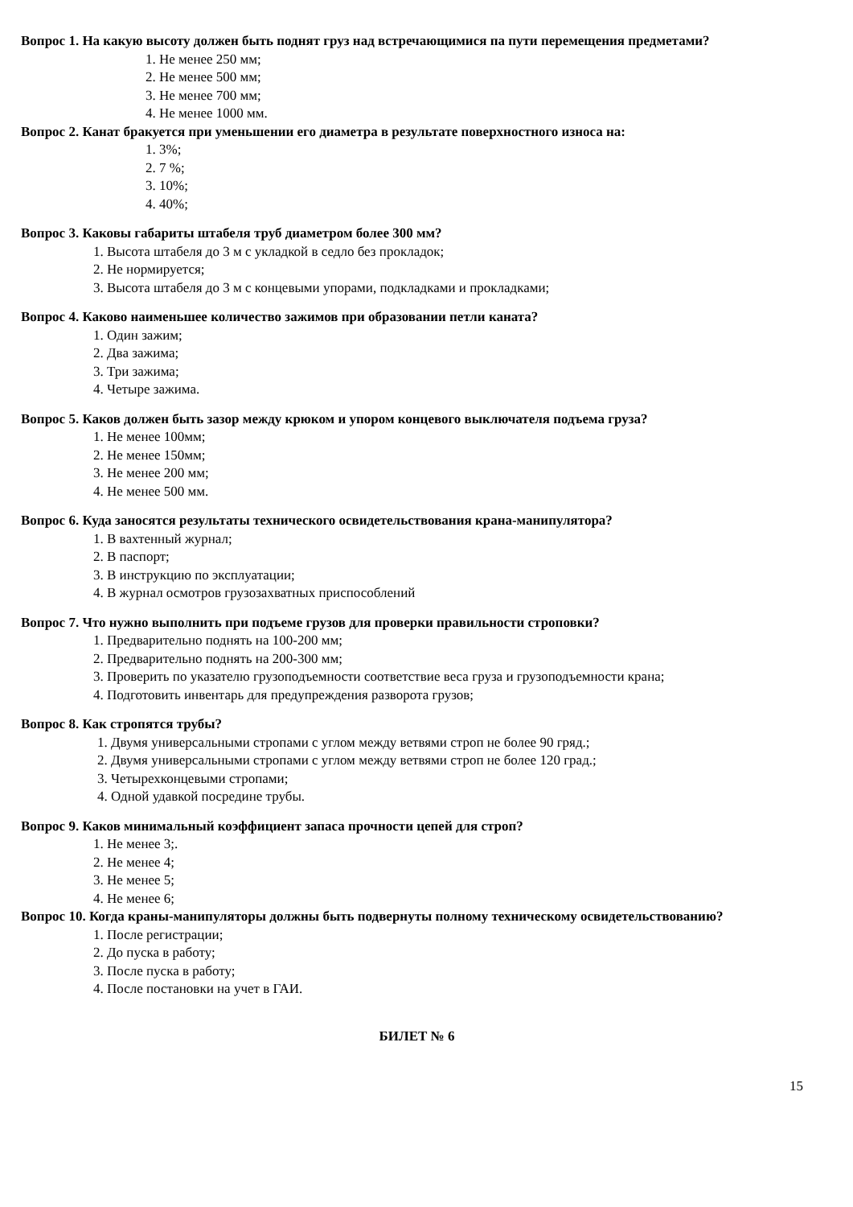Вопрос 1. На какую высоту должен быть поднят груз над встречающимися па пути перемещения предметами?
1. Не менее 250 мм;
2. Не менее 500 мм;
3. Не менее 700 мм;
4. Не менее 1000 мм.
Вопрос 2. Канат бракуется при уменьшении его диаметра в результате поверхностного износа на:
1. 3%;
2. 7 %;
3. 10%;
4. 40%;
Вопрос 3. Каковы габариты штабеля труб диаметром более 300 мм?
1. Высота штабеля до 3 м с укладкой в седло без прокладок;
2. Не нормируется;
3. Высота штабеля до 3 м с концевыми упорами, подкладками и прокладками;
Вопрос 4. Каково наименьшее количество зажимов при образовании петли каната?
1. Один зажим;
2. Два зажима;
3. Три зажима;
4. Четыре зажима.
Вопрос 5. Каков должен быть зазор между крюком и упором концевого выключателя подъема груза?
1. Не менее 100мм;
2. Не менее 150мм;
3. Не менее 200 мм;
4. Не менее 500 мм.
Вопрос 6. Куда заносятся результаты технического освидетельствования крана-манипулятора?
1. В вахтенный журнал;
2. В паспорт;
3. В инструкцию по эксплуатации;
4. В журнал осмотров грузозахватных приспособлений
Вопрос 7. Что нужно выполнить при подъеме грузов для проверки правильности строповки?
1. Предварительно поднять на 100-200 мм;
2. Предварительно поднять на 200-300 мм;
3. Проверить по указателю грузоподъемности соответствие веса груза и грузоподъемности крана;
4. Подготовить инвентарь для предупреждения разворота грузов;
Вопрос 8. Как стропятся трубы?
1. Двумя универсальными стропами с углом между ветвями строп не более 90 гряд.;
2. Двумя универсальными стропами с углом между ветвями строп не более 120 град.;
3. Четырехконцевыми стропами;
4. Одной удавкой посредине трубы.
Вопрос 9. Каков минимальный коэффициент запаса прочности цепей для строп?
1. Не менее 3;.
2. Не менее 4;
3. Не менее 5;
4. Не менее 6;
Вопрос 10. Когда краны-манипуляторы должны быть подвернуты полному техническому освидетельствованию?
1. После регистрации;
2. До пуска в работу;
3. После пуска в работу;
4. После постановки на учет в ГАИ.
БИЛЕТ № 6
15